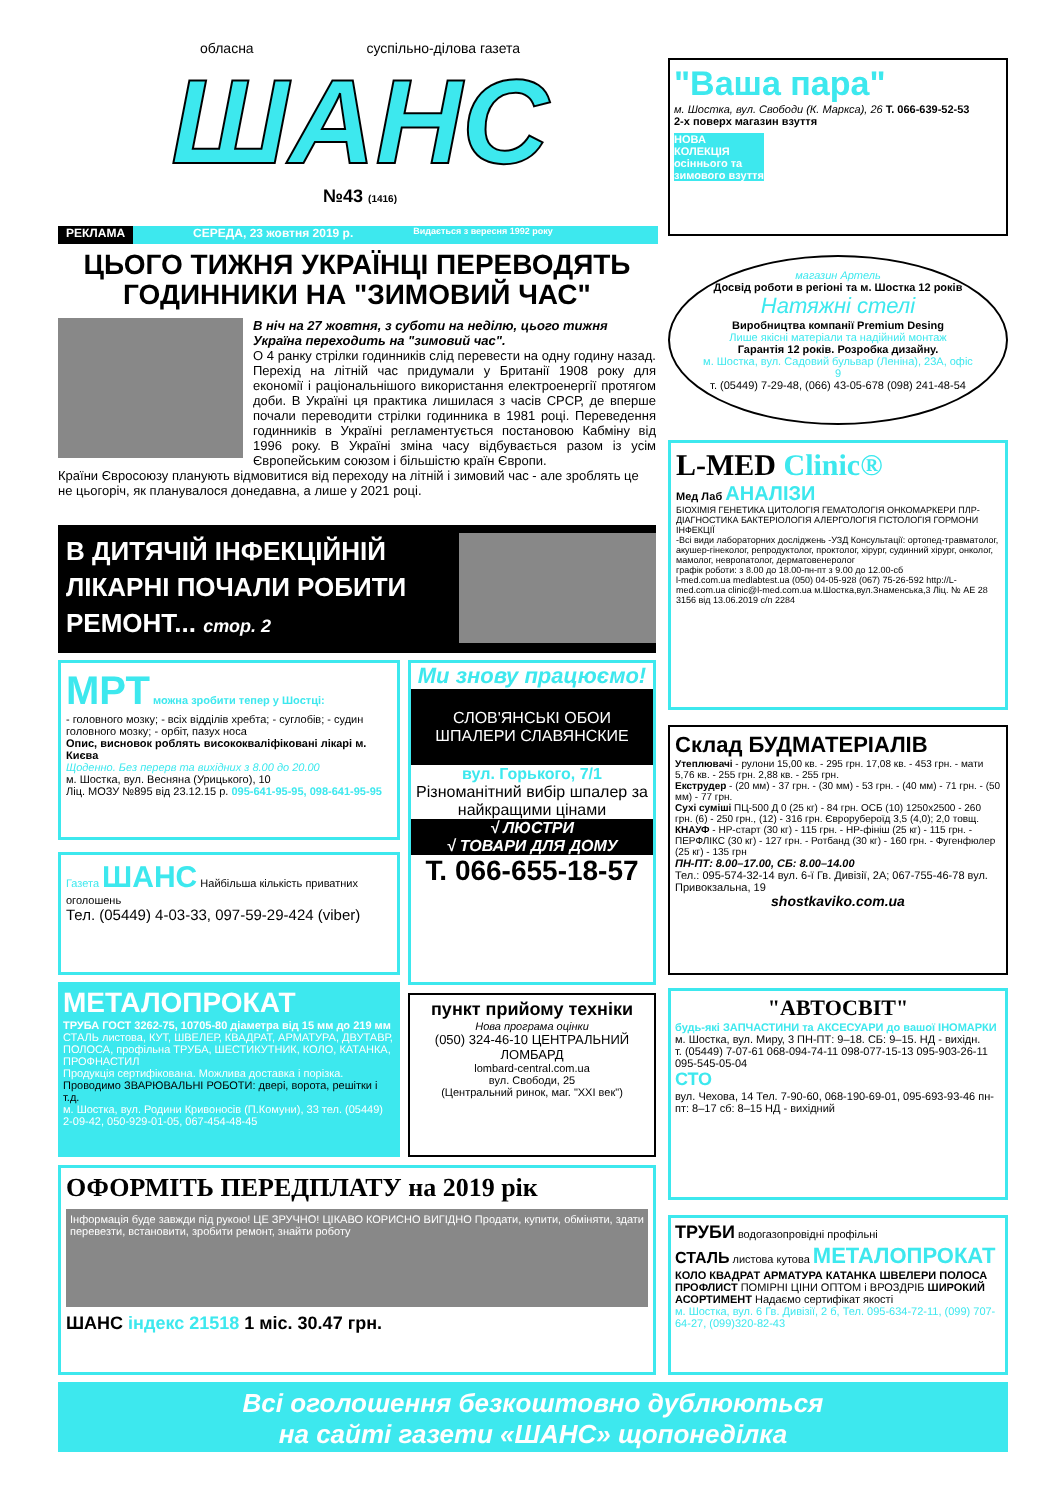обласна суспільно-ділова газета
ШАНС
№43 (1416)
РЕКЛАМА СЕРЕДА, 23 жовтня 2019 р. Видається з вересня 1992 року
ЦЬОГО ТИЖНЯ УКРАЇНЦІ ПЕРЕВОДЯТЬ ГОДИННИКИ НА "ЗИМОВИЙ ЧАС"
В ніч на 27 жовтня, з суботи на неділю, цього тижня Україна переходить на "зимовий час".
О 4 ранку стрілки годинників слід перевести на одну годину назад. Перехід на літній час придумали у Британії 1908 року для економії і раціональнішого використання електроенергії протягом доби. В Україні ця практика лишилася з часів СРСР, де вперше почали переводити стрілки годинника в 1981 році. Переведення годинників в Україні регламентується постановою Кабміну від 1996 року. В Україні зміна часу відбувається разом із усім Європейським союзом і більшістю країн Європи.
Країни Євросоюзу планують відмовитися від переходу на літній і зимовий час - але зроблять це не цьогоріч, як планувалося донедавна, а лише у 2021 році.
В ДИТЯЧІЙ ІНФЕКЦІЙНІЙ ЛІКАРНІ ПОЧАЛИ РОБИТИ РЕМОНТ... стор. 2
МРТ можна зробити тепер у Шостці:
- головного мозку; - всіх відділів хребта; - суглобів; - судин головного мозку; - орбіт, пазух носа
Опис, висновок роблять висококваліфіковані лікарі м. Києва
Щоденно. Без перерв та вихідних з 8.00 до 20.00
м. Шостка, вул. Весняна (Урицького), 10
Ліц. МОЗУ №895 від 23.12.15 р. 095-641-95-95, 098-641-95-95
Газета ШАНС Найбільша кількість приватних оголошень
Тел. (05449) 4-03-33, 097-59-29-424 (viber)
МЕТАЛОПРОКАТ
ТРУБА ГОСТ 3262-75, 10705-80 діаметра від 15 мм до 219 мм
СТАЛЬ листова, КУТ, ШВЕЛЕР, КВАДРАТ, АРМАТУРА, ДВУТАВР, ПОЛОСА, профільна ТРУБА, ШЕСТИКУТНИК, КОЛО, КАТАНКА, ПРОФНАСТИЛ
Продукція сертифікована. Можлива доставка і порізка. Проводимо ЗВАРЮВАЛЬНІ РОБОТИ: двері, ворота, решітки і т.д.
м. Шостка, вул. Родини Кривоносів (П.Комуни), 33 тел. (05449) 2-09-42, 050-929-01-05, 067-454-48-45
Ми знову працюємо!
СЛОВ'ЯНСЬКІ ОБОИ ШПАЛЕРИ СЛАВЯНСКИЕ
вул. Горького, 7/1
Різноманітний вибір шпалер за найкращими цінами
√ ЛЮСТРИ
√ ТОВАРИ ДЛЯ ДОМУ
Т. 066-655-18-57
пункт прийому техніки
Нова програма оцінки
(050) 324-46-10 ЦЕНТРАЛЬНИЙ ЛОМБАРД
lombard-central.com.ua
вул. Свободи, 25
(Центральний ринок, маг. "XXI век")
ОФОРМІТЬ ПЕРЕДПЛАТУ на 2019 рік
Інформація буде завжди під рукою! ЦЕ ЗРУЧНО! ЦІКАВО КОРИСНО ВИГІДНО Продати, купити, обміняти, здати перевезти, встановити, зробити ремонт, знайти роботу
ШАНС індекс 21518 1 міс. 30.47 грн.
"Ваша пара"
м. Шостка, вул. Свободи (К. Маркса), 26 Т. 066-639-52-53
2-х поверх магазин взуття
НОВА КОЛЕКЦІЯ осіннього та зимового взуття
магазин Артель
Досвід роботи в регіоні та м. Шостка 12 років
Натяжні стелі
Виробництва компанії Premium Desing
Лише якісні матеріали та надійний монтаж
Гарантія 12 років. Розробка дизайну.
м. Шостка, вул. Садовий бульвар (Леніна), 23А, офіс 9
т. (05449) 7-29-48, (066) 43-05-678 (098) 241-48-54
L-MED Clinic®
Мед Лаб АНАЛІЗИ
БІОХІМІЯ ГЕНЕТИКА ЦИТОЛОГІЯ ГЕМАТОЛОГІЯ ОНКОМАРКЕРИ ПЛР-ДІАГНОСТИКА БАКТЕРІОЛОГІЯ АЛЕРГОЛОГІЯ ГІСТОЛОГІЯ ГОРМОНИ ІНФЕКЦІЇ
-Всі види лабораторних досліджень -УЗД Консультації: ортопед-травматолог, акушер-гінеколог, репродуктолог, проктолог, хірург, судинний хірург, онколог, мамолог, невропатолог, дерматовенеролог
графік роботи: з 8.00 до 18.00-пн-пт з 9.00 до 12.00-сб
l-med.com.ua medlabtest.ua (050) 04-05-928 (067) 75-26-592 http://L-med.com.ua clinic@l-med.com.ua м.Шостка,вул.Знаменська,3 Ліц. № АЕ 28 3156 від 13.06.2019 с/п 2284
Склад БУДМАТЕРІАЛІВ
Утеплювачі - рулони 15,00 кв. - 295 грн. 17,08 кв. - 453 грн. - мати 5,76 кв. - 255 грн. 2,88 кв. - 255 грн.
Екструдер - (20 мм) - 37 грн. - (30 мм) - 53 грн. - (40 мм) - 71 грн. - (50 мм) - 77 грн.
Сухі суміші ПЦ-500 Д 0 (25 кг) - 84 грн. ОСБ (10) 1250x2500 - 260 грн. (6) - 250 грн., (12) - 316 грн. Єврорубероїд 3,5 (4,0); 2,0 товщ.
КНАУФ - НР-старт (30 кг) - 115 грн. - НР-фініш (25 кг) - 115 грн. - ПЕРФЛІКС (30 кг) - 127 грн. - Ротбанд (30 кг) - 160 грн. - Фугенфюлер (25 кг) - 135 грн
ПН-ПТ: 8.00–17.00, СБ: 8.00–14.00
Тел.: 095-574-32-14 вул. 6-ї Гв. Дивізії, 2А; 067-755-46-78 вул. Привокзальна, 19
shostkaviko.com.ua
"АВТОСВІТ"
будь-які ЗАПЧАСТИНИ та АКСЕСУАРИ до вашої ІНОМАРКИ
м. Шостка, вул. Миру, 3 ПН-ПТ: 9–18. СБ: 9–15. НД - вихідн.
т. (05449) 7-07-61 068-094-74-11 098-077-15-13 095-903-26-11 095-545-05-04
СТО
вул. Чехова, 14 Тел. 7-90-60, 068-190-69-01, 095-693-93-46 пн-пт: 8–17 сб: 8–15 НД - вихідний
ТРУБИ водогазопровідні профільні
СТАЛЬ листова кутова МЕТАЛОПРОКАТ
КОЛО КВАДРАТ АРМАТУРА КАТАНКА ШВЕЛЕРИ ПОЛОСА ПРОФЛИСТ ПОМІРНІ ЦІНИ ОПТОМ і ВРОЗДРІБ ШИРОКИЙ АСОРТИМЕНТ Надаємо сертифікат якості
м. Шостка, вул. 6 Гв. Дивізії, 2 б, Тел. 095-634-72-11, (099) 707-64-27, (099)320-82-43
Всі оголошення безкоштовно дублюються
на сайті газети «ШАНС» щопонеділка